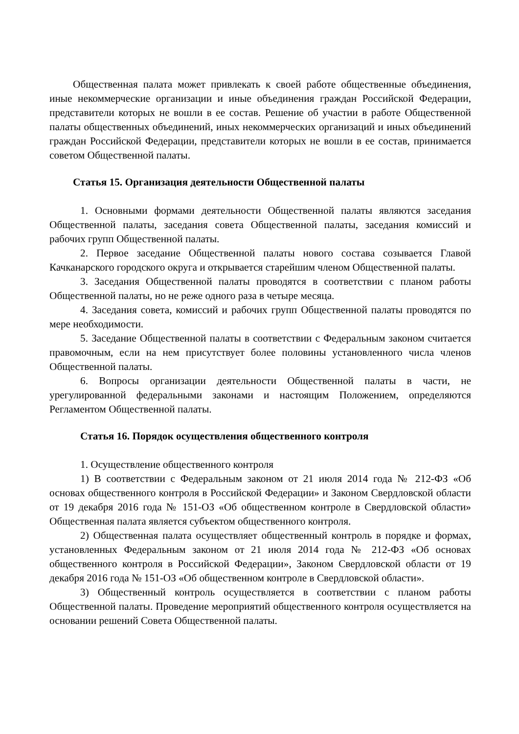Общественная палата может привлекать к своей работе общественные объединения, иные некоммерческие организации и иные объединения граждан Российской Федерации, представители которых не вошли в ее состав. Решение об участии в работе Общественной палаты общественных объединений, иных некоммерческих организаций и иных объединений граждан Российской Федерации, представители которых не вошли в ее состав, принимается советом Общественной палаты.
Статья 15. Организация деятельности Общественной палаты
1. Основными формами деятельности Общественной палаты являются заседания Общественной палаты, заседания совета Общественной палаты, заседания комиссий и рабочих групп Общественной палаты.
2. Первое заседание Общественной палаты нового состава созывается Главой Качканарского городского округа и открывается старейшим членом Общественной палаты.
3. Заседания Общественной палаты проводятся в соответствии с планом работы Общественной палаты, но не реже одного раза в четыре месяца.
4. Заседания совета, комиссий и рабочих групп Общественной палаты проводятся по мере необходимости.
5. Заседание Общественной палаты в соответствии с Федеральным законом считается правомочным, если на нем присутствует более половины установленного числа членов Общественной палаты.
6. Вопросы организации деятельности Общественной палаты в части, не урегулированной федеральными законами и настоящим Положением, определяются Регламентом Общественной палаты.
Статья 16. Порядок осуществления общественного контроля
1. Осуществление общественного контроля
1) В соответствии с Федеральным законом от 21 июля 2014 года № 212-ФЗ «Об основах общественного контроля в Российской Федерации» и Законом Свердловской области от 19 декабря 2016 года № 151-ОЗ «Об общественном контроле в Свердловской области» Общественная палата является субъектом общественного контроля.
2) Общественная палата осуществляет общественный контроль в порядке и формах, установленных Федеральным законом от 21 июля 2014 года № 212-ФЗ «Об основах общественного контроля в Российской Федерации», Законом Свердловской области от 19 декабря 2016 года № 151-ОЗ «Об общественном контроле в Свердловской области».
3) Общественный контроль осуществляется в соответствии с планом работы Общественной палаты. Проведение мероприятий общественного контроля осуществляется на основании решений Совета Общественной палаты.